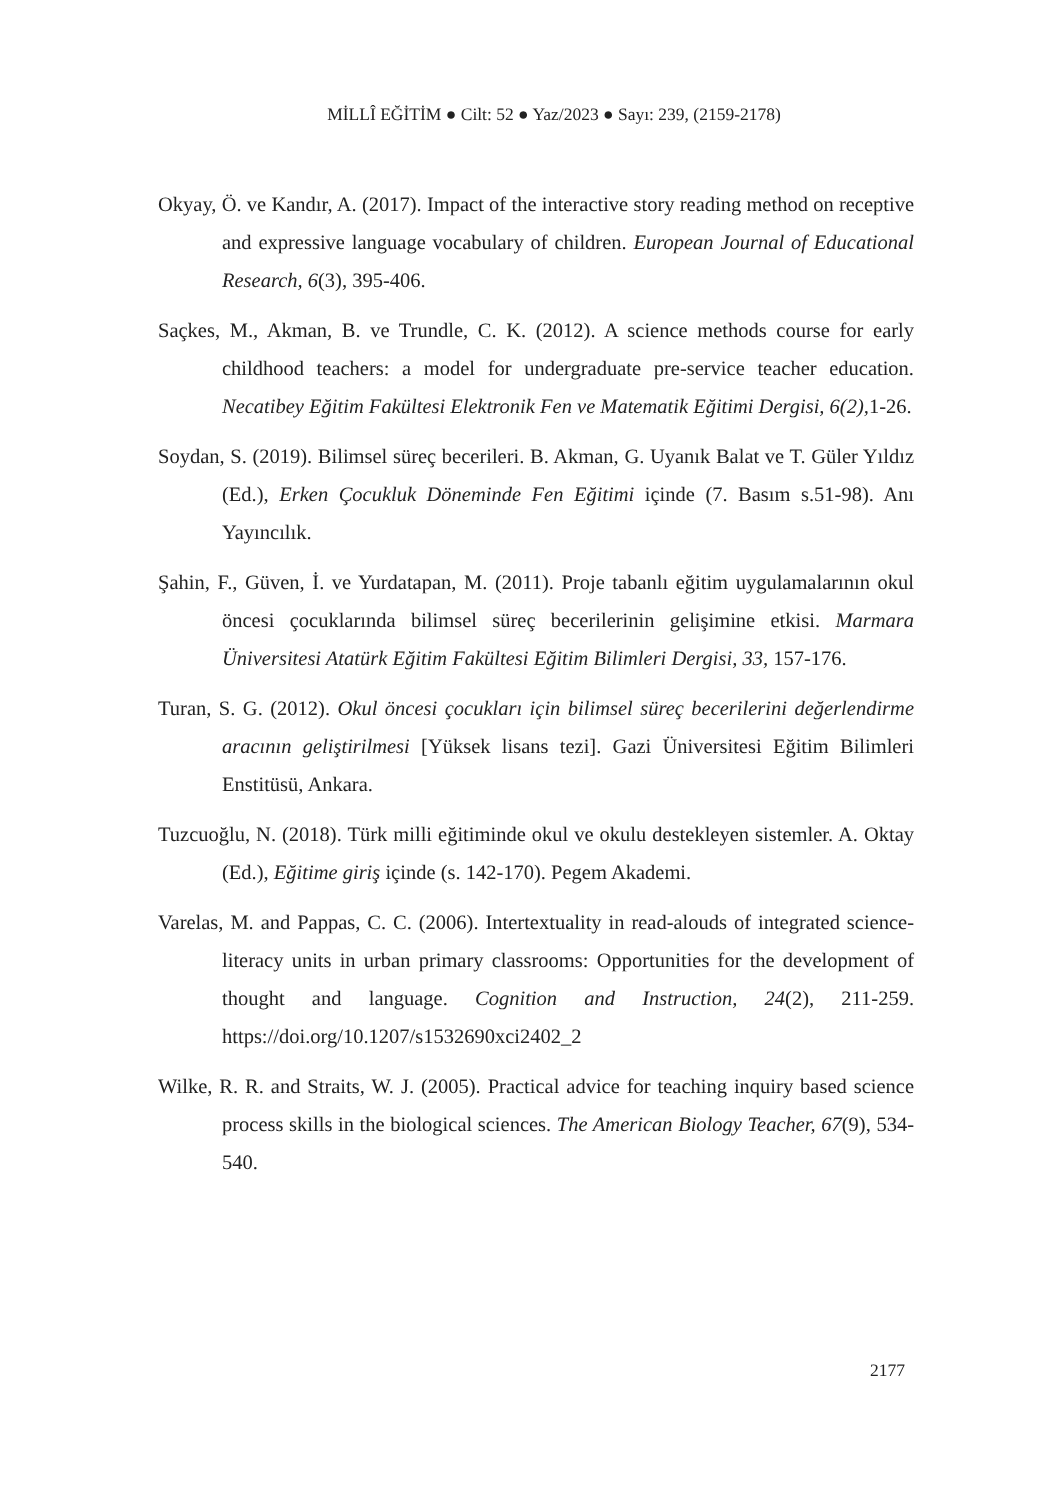MİLLÎ EĞİTİM ● Cilt: 52 ● Yaz/2023 ● Sayı: 239, (2159-2178)
Okyay, Ö. ve Kandır, A. (2017). Impact of the interactive story reading method on receptive and expressive language vocabulary of children. European Journal of Educational Research, 6(3), 395-406.
Saçkes, M., Akman, B. ve Trundle, C. K. (2012). A science methods course for early childhood teachers: a model for undergraduate pre-service teacher education. Necatibey Eğitim Fakültesi Elektronik Fen ve Matematik Eğitimi Dergisi, 6(2), 1-26.
Soydan, S. (2019). Bilimsel süreç becerileri. B. Akman, G. Uyanık Balat ve T. Güler Yıldız (Ed.), Erken Çocukluk Döneminde Fen Eğitimi içinde (7. Basım s.51-98). Anı Yayıncılık.
Şahin, F., Güven, İ. ve Yurdatapan, M. (2011). Proje tabanlı eğitim uygulamalarının okul öncesi çocuklarında bilimsel süreç becerilerinin gelişimine etkisi. Marmara Üniversitesi Atatürk Eğitim Fakültesi Eğitim Bilimleri Dergisi, 33, 157-176.
Turan, S. G. (2012). Okul öncesi çocukları için bilimsel süreç becerilerini değerlendirme aracının geliştirilmesi [Yüksek lisans tezi]. Gazi Üniversitesi Eğitim Bilimleri Enstitüsü, Ankara.
Tuzcuoğlu, N. (2018). Türk milli eğitiminde okul ve okulu destekleyen sistemler. A. Oktay (Ed.), Eğitime giriş içinde (s. 142-170). Pegem Akademi.
Varelas, M. and Pappas, C. C. (2006). Intertextuality in read-alouds of integrated science-literacy units in urban primary classrooms: Opportunities for the development of thought and language. Cognition and Instruction, 24(2), 211-259. https://doi.org/10.1207/s1532690xci2402_2
Wilke, R. R. and Straits, W. J. (2005). Practical advice for teaching inquiry based science process skills in the biological sciences. The American Biology Teacher, 67(9), 534-540.
2177